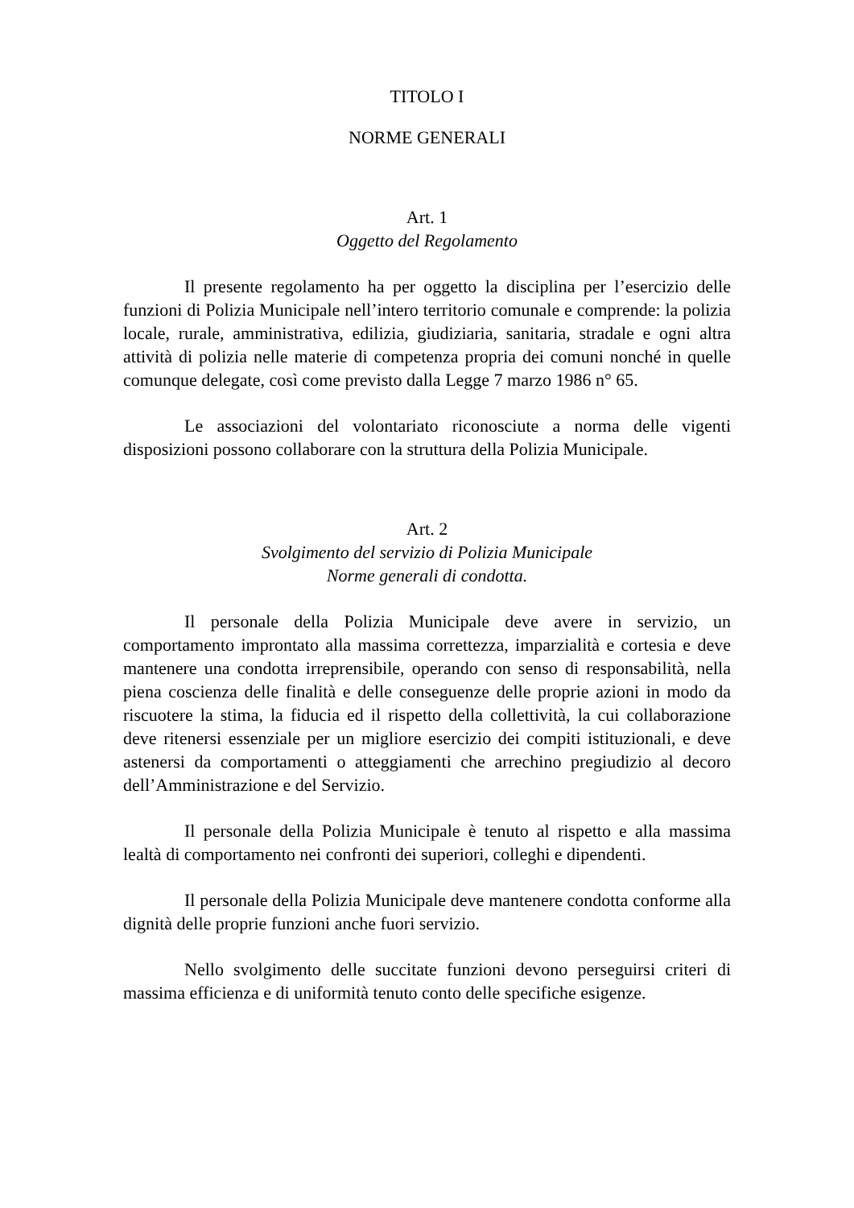TITOLO I
NORME GENERALI
Art. 1
Oggetto del Regolamento
Il presente regolamento ha per oggetto la disciplina per l’esercizio delle funzioni di Polizia Municipale nell’intero territorio comunale e comprende: la polizia locale, rurale, amministrativa, edilizia, giudiziaria, sanitaria, stradale e ogni altra attività di polizia nelle materie di competenza propria dei comuni nonché in quelle comunque delegate, così come previsto dalla Legge 7 marzo 1986 n° 65.
Le associazioni del volontariato riconosciute a norma delle vigenti disposizioni possono collaborare con la struttura della Polizia Municipale.
Art. 2
Svolgimento del servizio di Polizia Municipale
Norme generali di condotta.
Il personale della Polizia Municipale deve avere in servizio, un comportamento improntato alla massima correttezza, imparzialità e cortesia e deve mantenere una condotta irreprensibile, operando con senso di responsabilità, nella piena coscienza delle finalità e delle conseguenze delle proprie azioni in modo da riscuotere la stima, la fiducia ed il rispetto della collettività, la cui collaborazione deve ritenersi essenziale per un migliore esercizio dei compiti istituzionali, e deve astenersi da comportamenti o atteggiamenti che arrechino pregiudizio al decoro dell’Amministrazione e del Servizio.
Il personale della Polizia Municipale è tenuto al rispetto e alla massima lealtà di comportamento nei confronti dei superiori, colleghi e dipendenti.
Il personale della Polizia Municipale deve mantenere condotta conforme alla dignità delle proprie funzioni anche fuori servizio.
Nello svolgimento delle succitate funzioni devono perseguirsi criteri di massima efficienza e di uniformità tenuto conto delle specifiche esigenze.